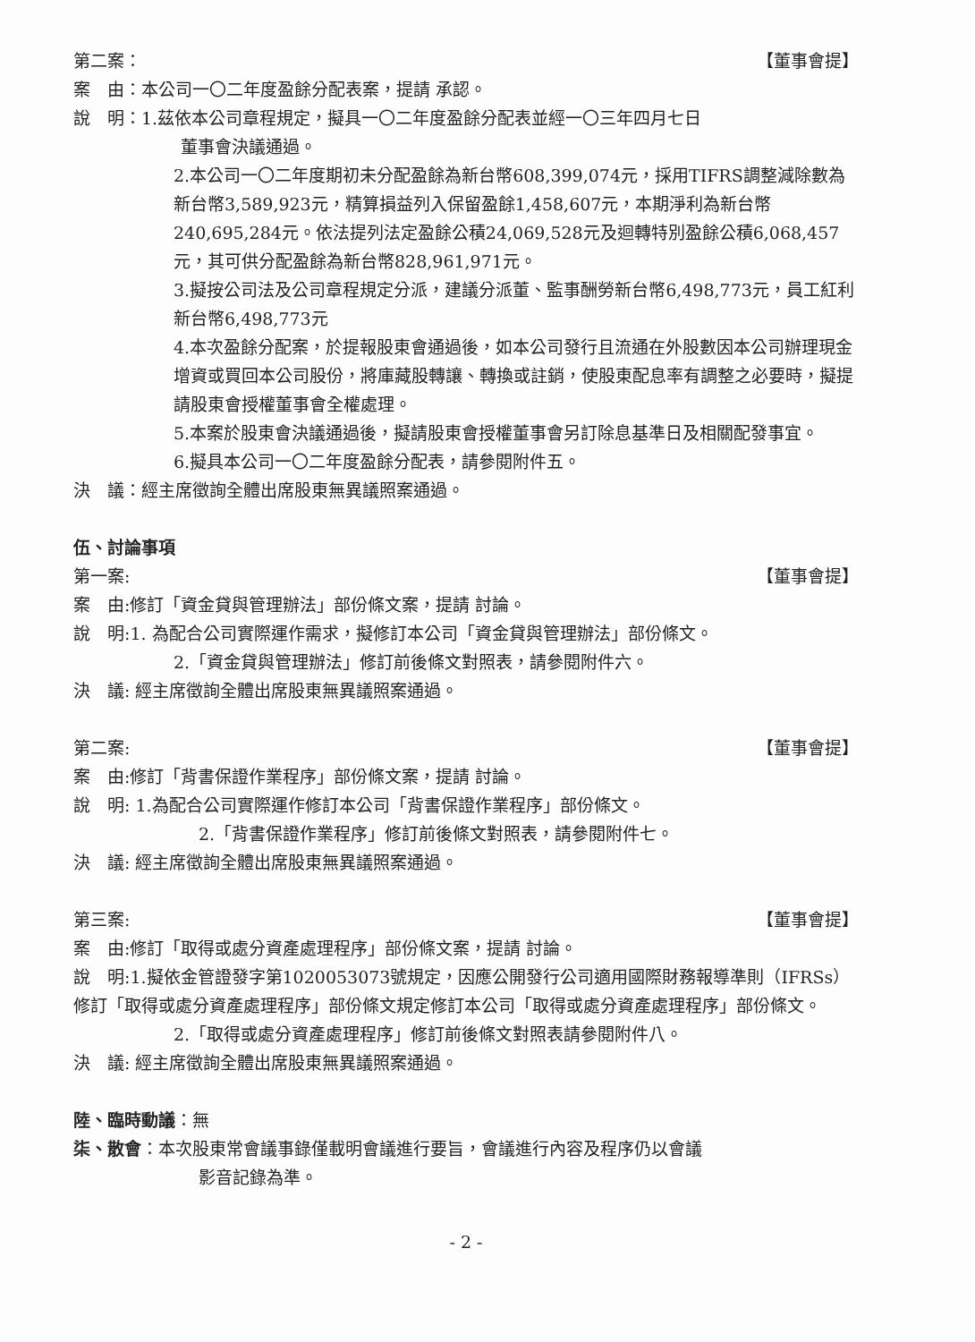第二案： 【董事會提】
案　由：本公司一〇二年度盈餘分配表案，提請 承認。
說　明：1.茲依本公司章程規定，擬具一〇二年度盈餘分配表並經一〇三年四月七日
董事會決議通過。
2.本公司一〇二年度期初未分配盈餘為新台幣608,399,074元，採用TIFRS調整減除數為新台幣3,589,923元，精算損益列入保留盈餘1,458,607元，本期淨利為新台幣240,695,284元。依法提列法定盈餘公積24,069,528元及迴轉特別盈餘公積6,068,457元，其可供分配盈餘為新台幣828,961,971元。
3.擬按公司法及公司章程規定分派，建議分派董、監事酬勞新台幣6,498,773元，員工紅利新台幣6,498,773元
4.本次盈餘分配案，於提報股東會通過後，如本公司發行且流通在外股數因本公司辦理現金增資或買回本公司股份，將庫藏股轉讓、轉換或註銷，使股東配息率有調整之必要時，擬提請股東會授權董事會全權處理。
5.本案於股東會決議通過後，擬請股東會授權董事會另訂除息基準日及相關配發事宜。
6.擬具本公司一〇二年度盈餘分配表，請參閱附件五。
決　議：經主席徵詢全體出席股東無異議照案通過。
伍、討論事項
第一案: 【董事會提】
案　由:修訂「資金貸與管理辦法」部份條文案，提請 討論。
說　明:1. 為配合公司實際運作需求，擬修訂本公司「資金貸與管理辦法」部份條文。
2.「資金貸與管理辦法」修訂前後條文對照表，請參閱附件六。
決　議: 經主席徵詢全體出席股東無異議照案通過。
第二案: 【董事會提】
案　由:修訂「背書保證作業程序」部份條文案，提請 討論。
說　明: 1.為配合公司實際運作修訂本公司「背書保證作業程序」部份條文。
2.「背書保證作業程序」修訂前後條文對照表，請參閱附件七。
決　議: 經主席徵詢全體出席股東無異議照案通過。
第三案: 【董事會提】
案　由:修訂「取得或處分資產處理程序」部份條文案，提請 討論。
說　明:1.擬依金管證發字第1020053073號規定，因應公開發行公司適用國際財務報導準則（IFRSs）修訂「取得或處分資產處理程序」部份條文規定修訂本公司「取得或處分資產處理程序」部份條文。
2.「取得或處分資產處理程序」修訂前後條文對照表請參閱附件八。
決　議: 經主席徵詢全體出席股東無異議照案通過。
陸、臨時動議：無
柒、散會：本次股東常會議事錄僅載明會議進行要旨，會議進行內容及程序仍以會議
影音記錄為準。
- 2 -